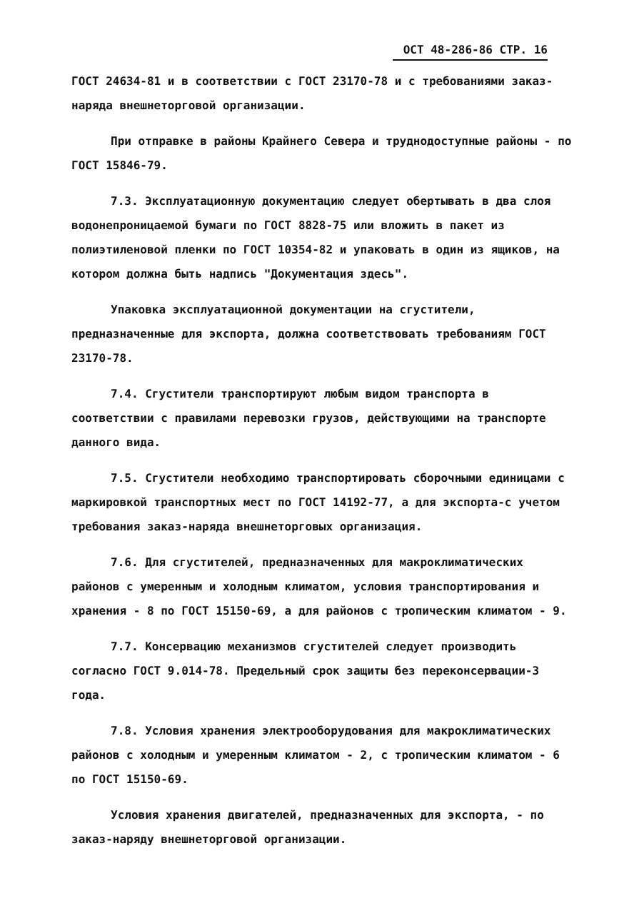ОСТ 48-286-86 СТР. 16
ГОСТ 24634-81 и в соответствии с ГОСТ 23170-78 и с требованиями заказ-наряда внешнеторговой организации.
При отправке в районы Крайнего Севера и труднодоступные районы - по ГОСТ 15846-79.
7.3. Эксплуатационную документацию следует обертывать в два слоя водонепроницаемой бумаги по ГОСТ 8828-75 или вложить в пакет из полиэтиленовой пленки по ГОСТ 10354-82 и упаковать в один из ящиков, на котором должна быть надпись "Документация здесь".
Упаковка эксплуатационной документации на сгустители, предназначенные для экспорта, должна соответствовать требованиям ГОСТ 23170-78.
7.4. Сгустители транспортируют любым видом транспорта в соответствии с правилами перевозки грузов, действующими на транспорте данного вида.
7.5. Сгустители необходимо транспортировать сборочными единицами с маркировкой транспортных мест по ГОСТ 14192-77, а для экспорта-с учетом требования заказ-наряда внешнеторговых организация.
7.6. Для сгустителей, предназначенных для макроклиматических районов с умеренным и холодным климатом, условия транспортирования и хранения - 8 по ГОСТ 15150-69, а для районов с тропическим климатом - 9.
7.7. Консервацию механизмов сгустителей следует производить согласно ГОСТ 9.014-78. Предельный срок защиты без переконсервации-3 года.
7.8. Условия хранения электрооборудования для макроклиматических районов с холодным и умеренным климатом - 2, с тропическим климатом - 6 по ГОСТ 15150-69.
Условия хранения двигателей, предназначенных для экспорта, - по заказ-наряду внешнеторговой организации.